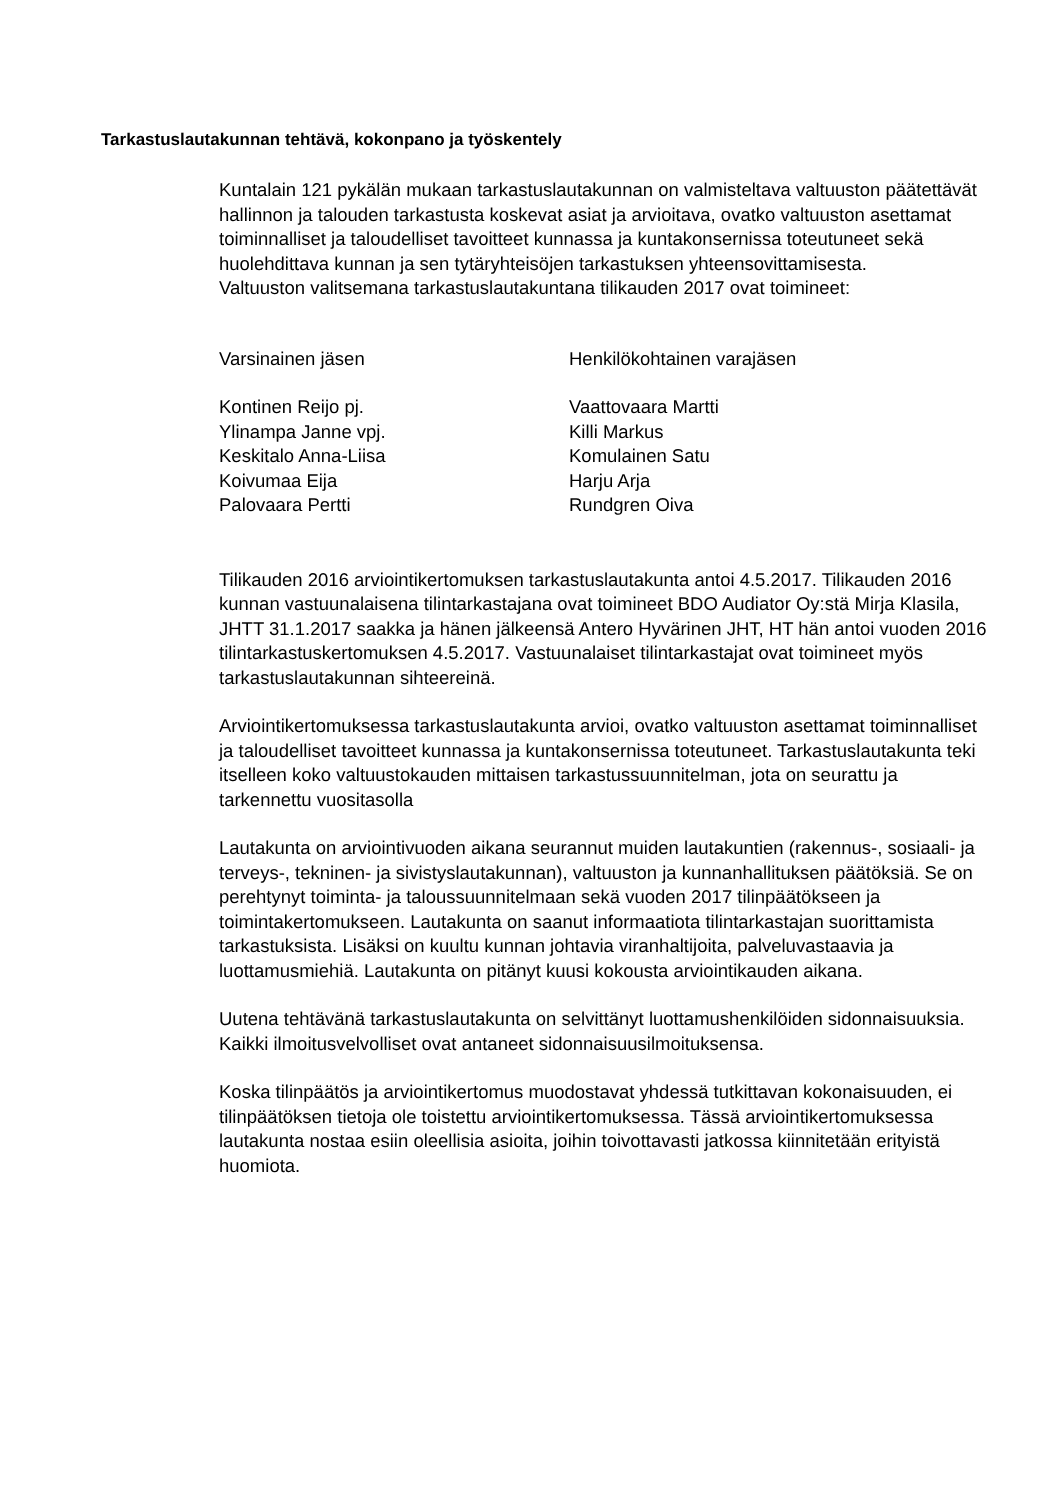Tarkastuslautakunnan tehtävä, kokonpano ja työskentely
Kuntalain 121 pykälän mukaan tarkastuslautakunnan on valmisteltava valtuuston päätettävät hallinnon ja talouden tarkastusta koskevat asiat ja arvioitava, ovatko valtuuston asettamat toiminnalliset ja taloudelliset tavoitteet kunnassa ja kuntakonsernissa toteutuneet sekä huolehdittava kunnan ja sen tytäryhteisöjen tarkastuksen yhteensovittamisesta.
Valtuuston valitsemana tarkastuslautakuntana tilikauden 2017 ovat toimineet:
| Varsinainen jäsen | Henkilökohtainen varajäsen |
| --- | --- |
| Kontinen Reijo pj. | Vaattovaara Martti |
| Ylinampa Janne vpj. | Killi Markus |
| Keskitalo Anna-Liisa | Komulainen Satu |
| Koivumaa Eija | Harju Arja |
| Palovaara Pertti | Rundgren Oiva |
Tilikauden 2016 arviointikertomuksen tarkastuslautakunta antoi 4.5.2017. Tilikauden 2016 kunnan vastuunalaisena tilintarkastajana ovat toimineet BDO Audiator Oy:stä Mirja Klasila, JHTT 31.1.2017 saakka ja hänen jälkeensä Antero Hyvärinen JHT, HT hän antoi vuoden 2016 tilintarkastuskertomuksen 4.5.2017. Vastuunalaiset tilintarkastajat ovat toimineet myös tarkastuslautakunnan sihteereinä.
Arviointikertomuksessa tarkastuslautakunta arvioi, ovatko valtuuston asettamat toiminnalliset ja taloudelliset tavoitteet kunnassa ja kuntakonsernissa toteutuneet. Tarkastuslautakunta teki itselleen koko valtuustokauden mittaisen tarkastussuunnitelman, jota on seurattu ja tarkennettu vuositasolla
Lautakunta on arviointivuoden aikana seurannut muiden lautakuntien (rakennus-, sosiaali- ja terveys-, tekninen- ja sivistyslautakunnan), valtuuston ja kunnanhallituksen päätöksiä. Se on perehtynyt toiminta- ja taloussuunnitelmaan sekä vuoden 2017 tilinpäätökseen ja toimintakertomukseen. Lautakunta on saanut informaatiota tilintarkastajan suorittamista tarkastuksista. Lisäksi on kuultu kunnan johtavia viranhaltijoita, palveluvastaavia ja luottamusmiehiä. Lautakunta on pitänyt kuusi kokousta arviointikauden aikana.
Uutena tehtävänä tarkastuslautakunta on selvittänyt luottamushenkilöiden sidonnaisuuksia. Kaikki ilmoitusvelvolliset ovat antaneet sidonnaisuusilmoituksensa.
Koska tilinpäätös ja arviointikertomus muodostavat yhdessä tutkittavan kokonaisuuden, ei tilinpäätöksen tietoja ole toistettu arviointikertomuksessa. Tässä arviointikertomuksessa lautakunta nostaa esiin oleellisia asioita, joihin toivottavasti jatkossa kiinnitetään erityistä huomiota.